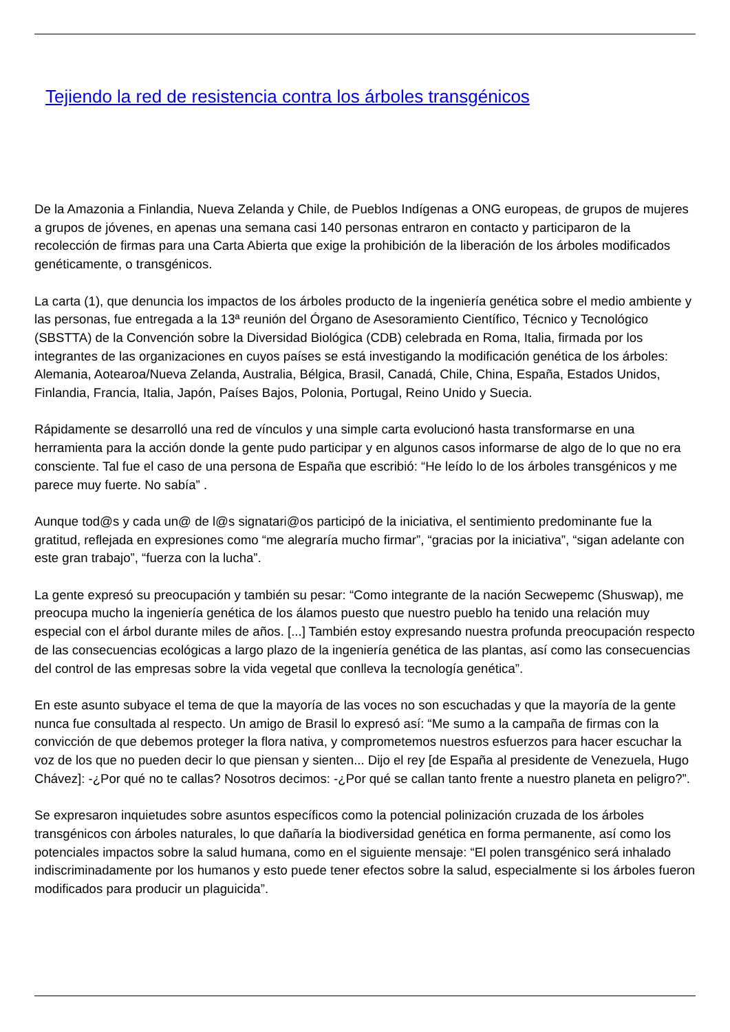Tejiendo la red de resistencia contra los árboles transgénicos
De la Amazonia a Finlandia, Nueva Zelanda y Chile, de Pueblos Indígenas a ONG europeas, de grupos de mujeres a grupos de jóvenes, en apenas una semana casi 140 personas entraron en contacto y participaron de la recolección de firmas para una Carta Abierta que exige la prohibición de la liberación de los árboles modificados genéticamente, o transgénicos.
La carta (1), que denuncia los impactos de los árboles producto de la ingeniería genética sobre el medio ambiente y las personas, fue entregada a la 13ª reunión del Órgano de Asesoramiento Científico, Técnico y Tecnológico (SBSTTA) de la Convención sobre la Diversidad Biológica (CDB) celebrada en Roma, Italia, firmada por los integrantes de las organizaciones en cuyos países se está investigando la modificación genética de los árboles: Alemania, Aotearoa/Nueva Zelanda, Australia, Bélgica, Brasil, Canadá, Chile, China, España, Estados Unidos, Finlandia, Francia, Italia, Japón, Países Bajos, Polonia, Portugal, Reino Unido y Suecia.
Rápidamente se desarrolló una red de vínculos y una simple carta evolucionó hasta transformarse en una herramienta para la acción donde la gente pudo participar y en algunos casos informarse de algo de lo que no era consciente. Tal fue el caso de una persona de España que escribió: “He leído lo de los árboles transgénicos y me parece muy fuerte. No sabía” .
Aunque tod@s y cada un@ de l@s signatari@os participó de la iniciativa, el sentimiento predominante fue la gratitud, reflejada en expresiones como “me alegraría mucho firmar”, “gracias por la iniciativa”, “sigan adelante con este gran trabajo”, “fuerza con la lucha”.
La gente expresó su preocupación y también su pesar: “Como integrante de la nación Secwepemc (Shuswap), me preocupa mucho la ingeniería genética de los álamos puesto que nuestro pueblo ha tenido una relación muy especial con el árbol durante miles de años. [...] También estoy expresando nuestra profunda preocupación respecto de las consecuencias ecológicas a largo plazo de la ingeniería genética de las plantas, así como las consecuencias del control de las empresas sobre la vida vegetal que conlleva la tecnología genética”.
En este asunto subyace el tema de que la mayoría de las voces no son escuchadas y que la mayoría de la gente nunca fue consultada al respecto. Un amigo de Brasil lo expresó así: “Me sumo a la campaña de firmas con la convicción de que debemos proteger la flora nativa, y comprometemos nuestros esfuerzos para hacer escuchar la voz de los que no pueden decir lo que piensan y sienten... Dijo el rey [de España al presidente de Venezuela, Hugo Chávez]: -¿Por qué no te callas? Nosotros decimos: -¿Por qué se callan tanto frente a nuestro planeta en peligro?”.
Se expresaron inquietudes sobre asuntos específicos como la potencial polinización cruzada de los árboles transgénicos con árboles naturales, lo que dañaría la biodiversidad genética en forma permanente, así como los potenciales impactos sobre la salud humana, como en el siguiente mensaje: “El polen transgénico será inhalado indiscriminadamente por los humanos y esto puede tener efectos sobre la salud, especialmente si los árboles fueron modificados para producir un plaguicida”.